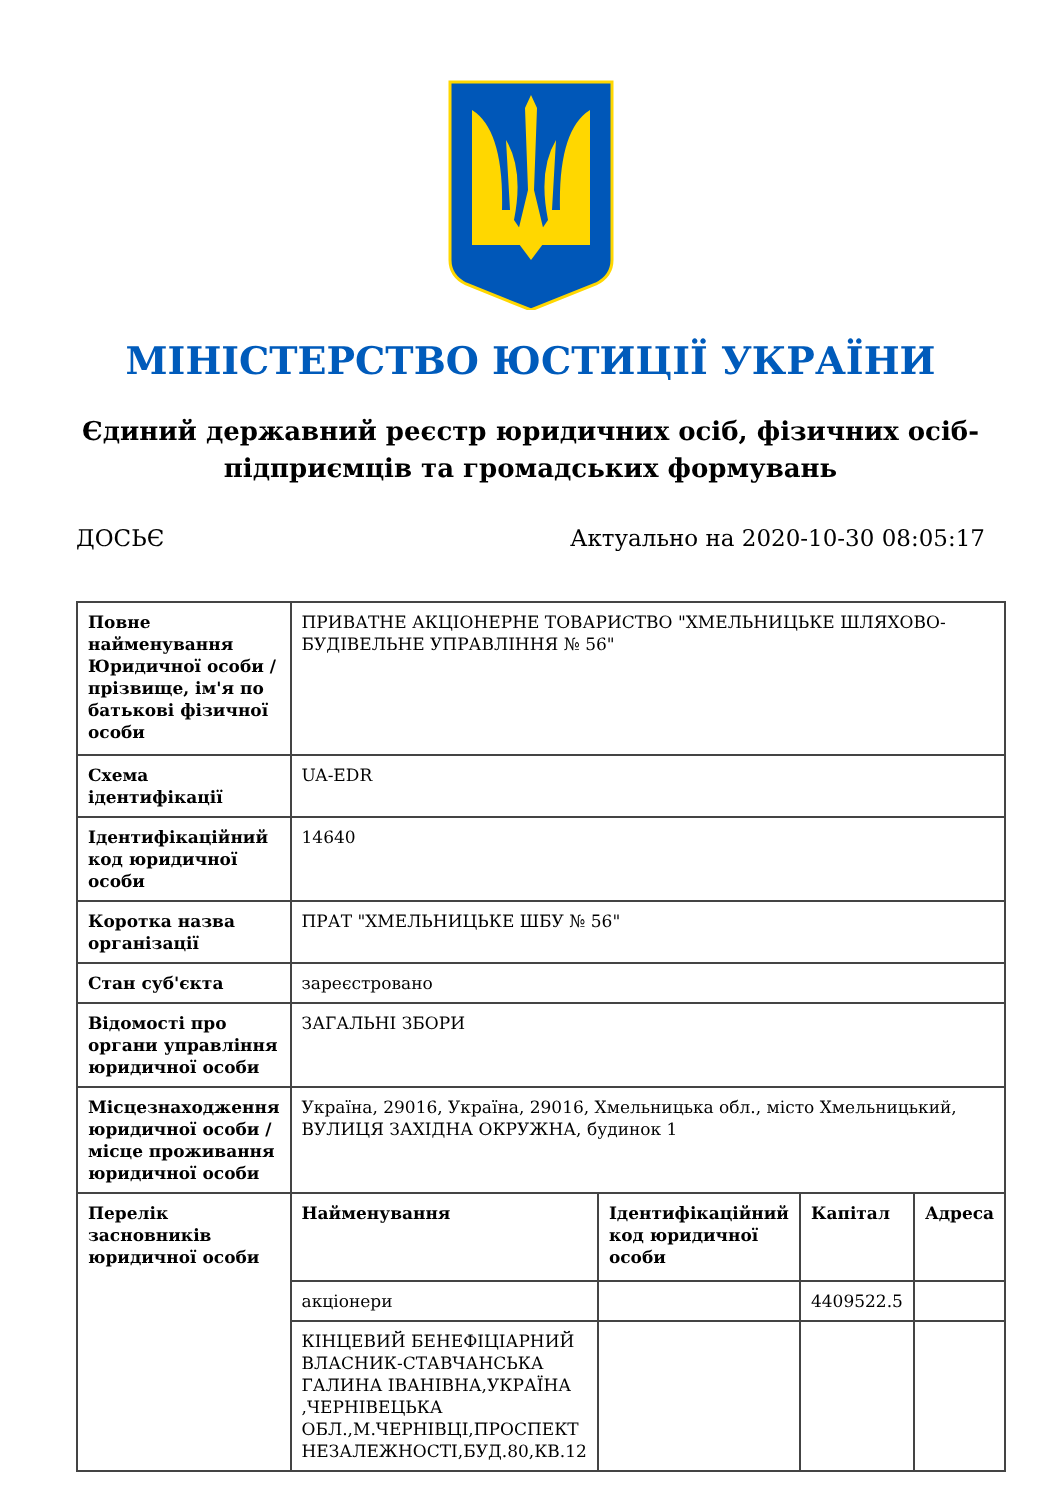МІНІСТЕРСТВО ЮСТИЦІЇ УКРАЇНИ
Єдиний державний реєстр юридичних осіб, фізичних осіб-підприємців та громадських формувань
ДОСЬЄ Актуально на 2020-10-30 08:05:17
| Повне найменування Юридичної особи / прізвище, ім'я по батькові фізичної особи | ПРИВАТНЕ АКЦІОНЕРНЕ ТОВАРИСТВО "ХМЕЛЬНИЦЬКЕ ШЛЯХОВО-БУДІВЕЛЬНЕ УПРАВЛІННЯ № 56" | | | |
| Схема ідентифікації | UA-EDR | | | |
| Ідентифікаційний код юридичної особи | 14640 | | | |
| Коротка назва організації | ПРАТ "ХМЕЛЬНИЦЬКЕ ШБУ № 56" | | | |
| Стан суб'єкта | зареєстровано | | | |
| Відомості про органи управління юридичної особи | ЗАГАЛЬНІ ЗБОРИ | | | |
| Місцезнаходження юридичної особи / місце проживання юридичної особи | Україна, 29016, Україна, 29016, Хмельницька обл., місто Хмельницький, ВУЛИЦЯ ЗАХІДНА ОКРУЖНА, будинок 1 | | | |
| Перелік засновників юридичної особи | Найменування | Ідентифікаційний код юридичної особи | Капітал | Адреса |
| | акціонери | | 4409522.5 | |
| | КІНЦЕВИЙ БЕНЕФІЦІАРНИЙ ВЛАСНИК-СТАВЧАНСЬКА ГАЛИНА ІВАНІВНА,УКРАЇНА ,ЧЕРНІВЕЦЬКА ОБЛ.,М.ЧЕРНІВЦІ,ПРОСПЕКТ НЕЗАЛЕЖНОСТІ,БУД.80,КВ.12 | | | |